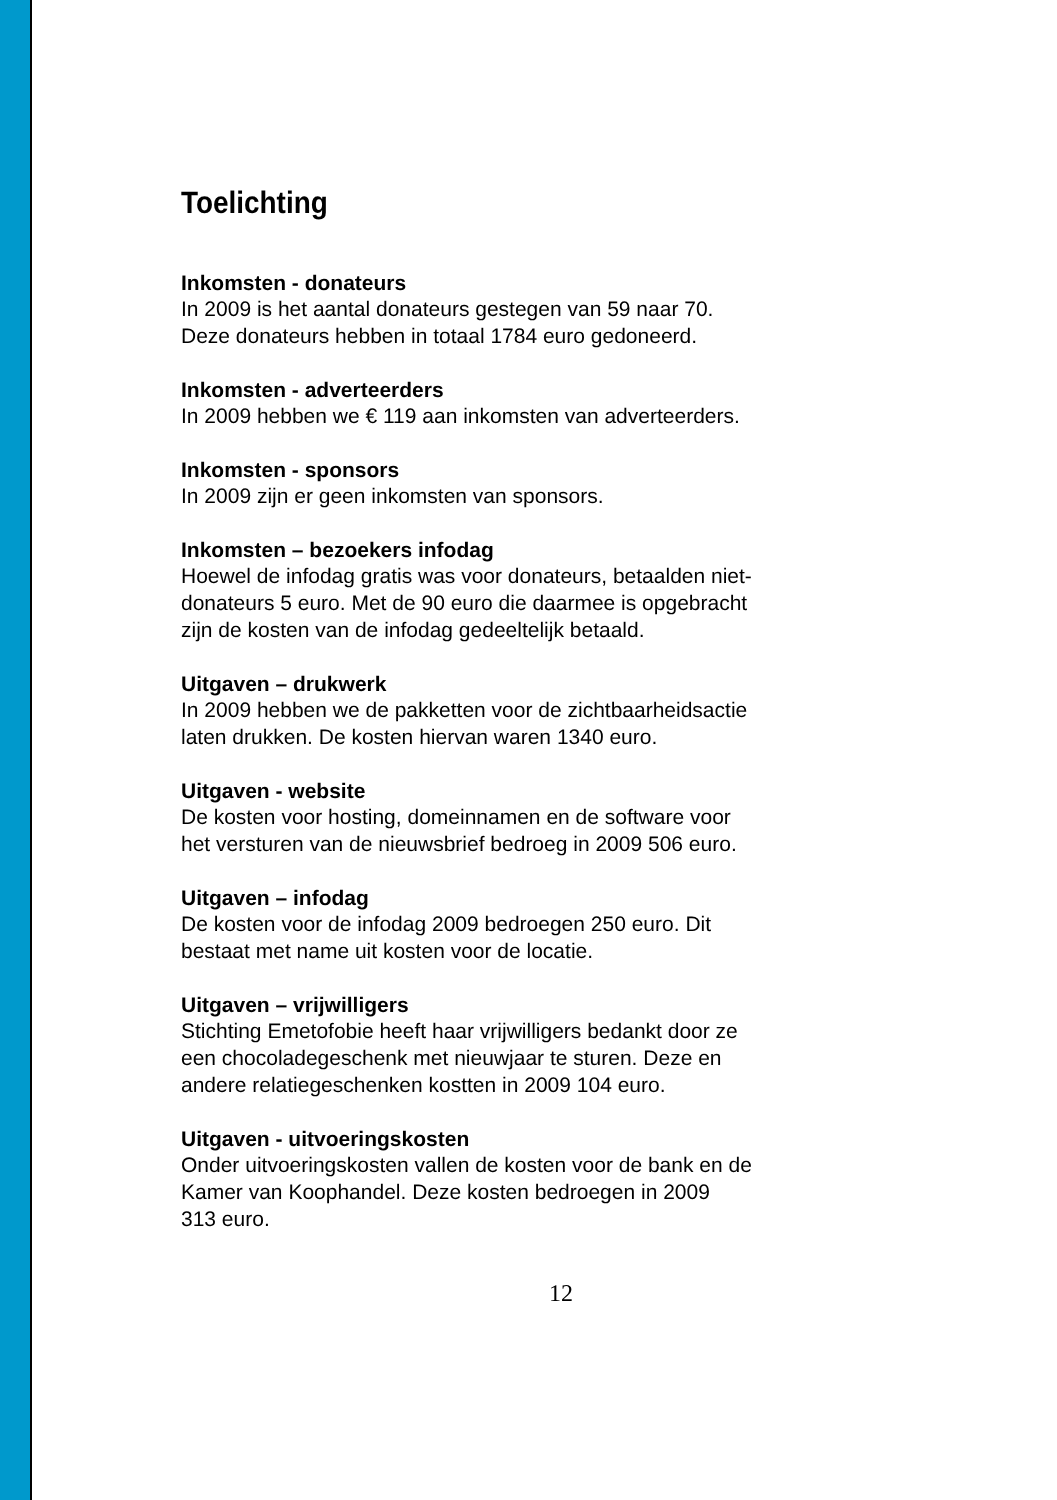Toelichting
Inkomsten - donateurs
In 2009 is het aantal donateurs gestegen van 59 naar 70.
Deze donateurs hebben in totaal 1784 euro gedoneerd.
Inkomsten - adverteerders
In 2009 hebben we € 119 aan inkomsten van adverteerders.
Inkomsten - sponsors
In 2009 zijn er geen inkomsten van sponsors.
Inkomsten – bezoekers infodag
Hoewel de infodag gratis was voor donateurs, betaalden niet-
donateurs 5 euro. Met de 90 euro die daarmee is opgebracht
zijn de kosten van de infodag gedeeltelijk betaald.
Uitgaven – drukwerk
In 2009 hebben we de pakketten voor de zichtbaarheidsactie
laten drukken. De kosten hiervan waren 1340 euro.
Uitgaven - website
De kosten voor hosting, domeinnamen en de software voor
het versturen van de nieuwsbrief bedroeg in 2009 506 euro.
Uitgaven – infodag
De kosten voor de infodag 2009 bedroegen 250 euro. Dit
bestaat met name uit kosten voor de locatie.
Uitgaven – vrijwilligers
Stichting Emetofobie heeft haar vrijwilligers bedankt door ze
een chocoladegeschenk met nieuwjaar te sturen. Deze en
andere relatiegeschenken kostten in 2009 104 euro.
Uitgaven - uitvoeringskosten
Onder uitvoeringskosten vallen de kosten voor de bank en de
Kamer van Koophandel. Deze kosten bedroegen in 2009
313 euro.
12